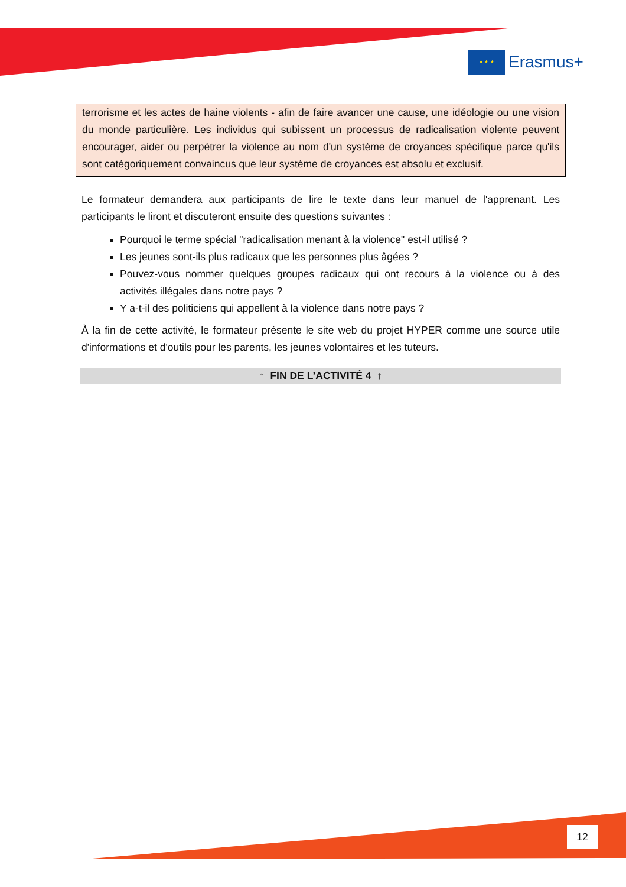★ ★ ★
Erasmus+
terrorisme et les actes de haine violents - afin de faire avancer une cause, une idéologie ou une vision du monde particulière. Les individus qui subissent un processus de radicalisation violente peuvent encourager, aider ou perpétrer la violence au nom d'un système de croyances spécifique parce qu'ils sont catégoriquement convaincus que leur système de croyances est absolu et exclusif.
Le formateur demandera aux participants de lire le texte dans leur manuel de l'apprenant. Les participants le liront et discuteront ensuite des questions suivantes :
Pourquoi le terme spécial "radicalisation menant à la violence" est-il utilisé ?
Les jeunes sont-ils plus radicaux que les personnes plus âgées ?
Pouvez-vous nommer quelques groupes radicaux qui ont recours à la violence ou à des activités illégales dans notre pays ?
Y a-t-il des politiciens qui appellent à la violence dans notre pays ?
À la fin de cette activité, le formateur présente le site web du projet HYPER comme une source utile d'informations et d'outils pour les parents, les jeunes volontaires et les tuteurs.
↑ FIN DE L’ACTIVITÉ 4 ↑
12